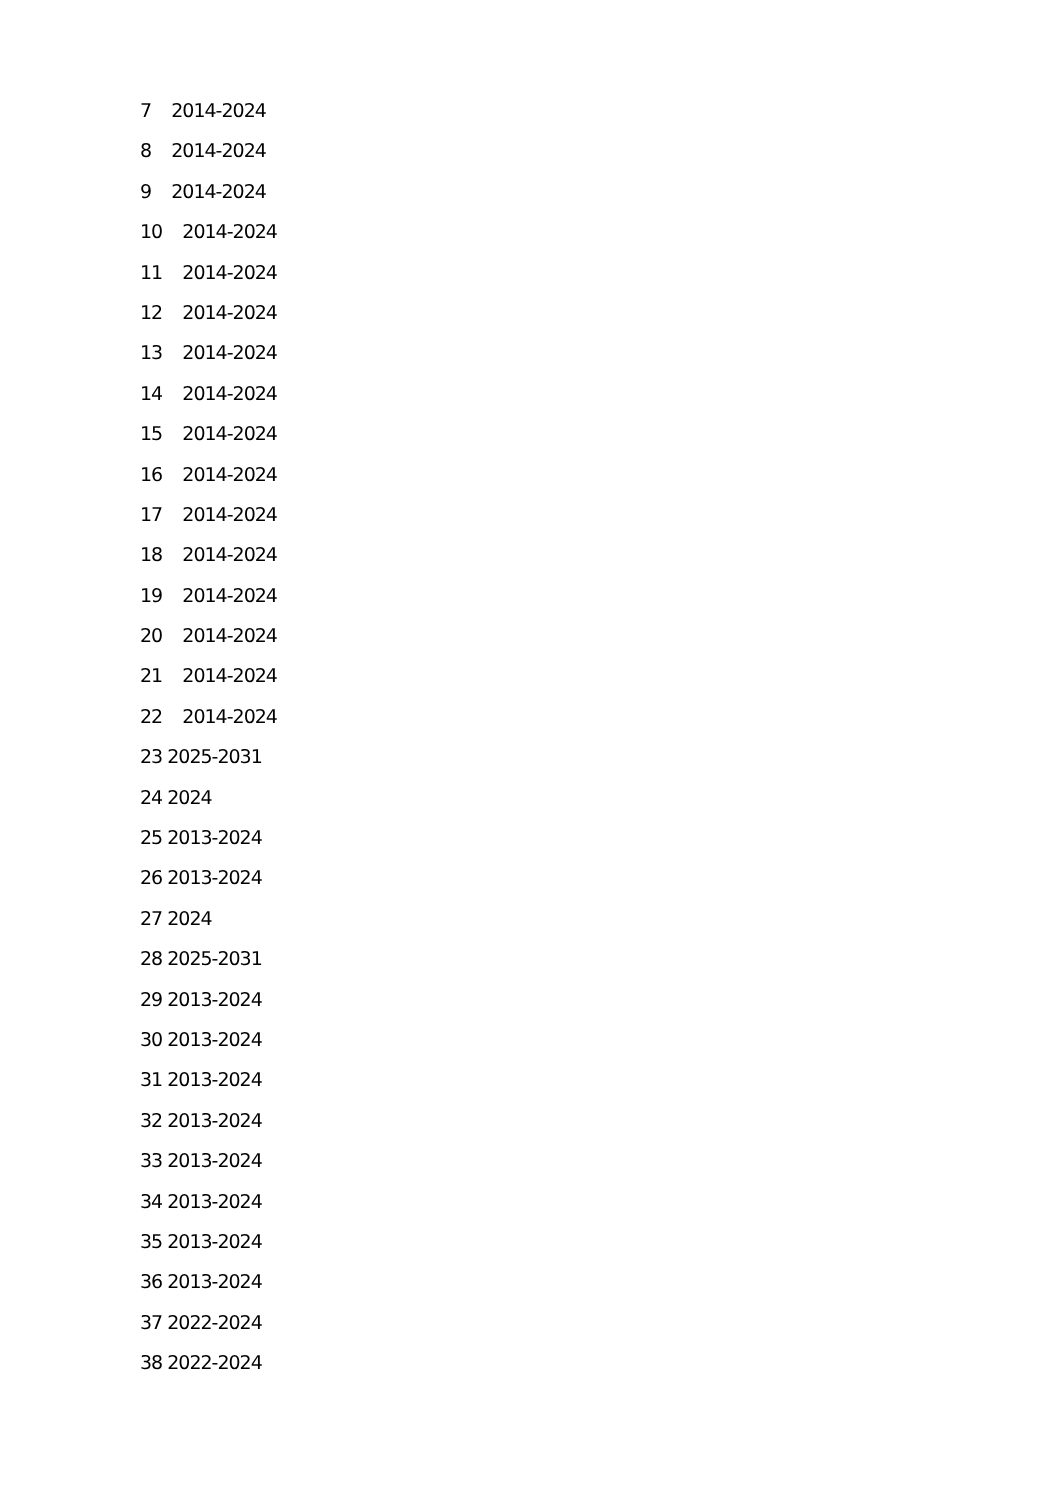7 2014-2024
8 2014-2024
9 2014-2024
10 2014-2024
11 2014-2024
12 2014-2024
13 2014-2024
14 2014-2024
15 2014-2024
16 2014-2024
17 2014-2024
18 2014-2024
19 2014-2024
20 2014-2024
21 2014-2024
22 2014-2024
23 2025-2031
24 2024
25 2013-2024
26 2013-2024
27 2024
28 2025-2031
29 2013-2024
30 2013-2024
31 2013-2024
32 2013-2024
33 2013-2024
34 2013-2024
35 2013-2024
36 2013-2024
37 2022-2024
38 2022-2024